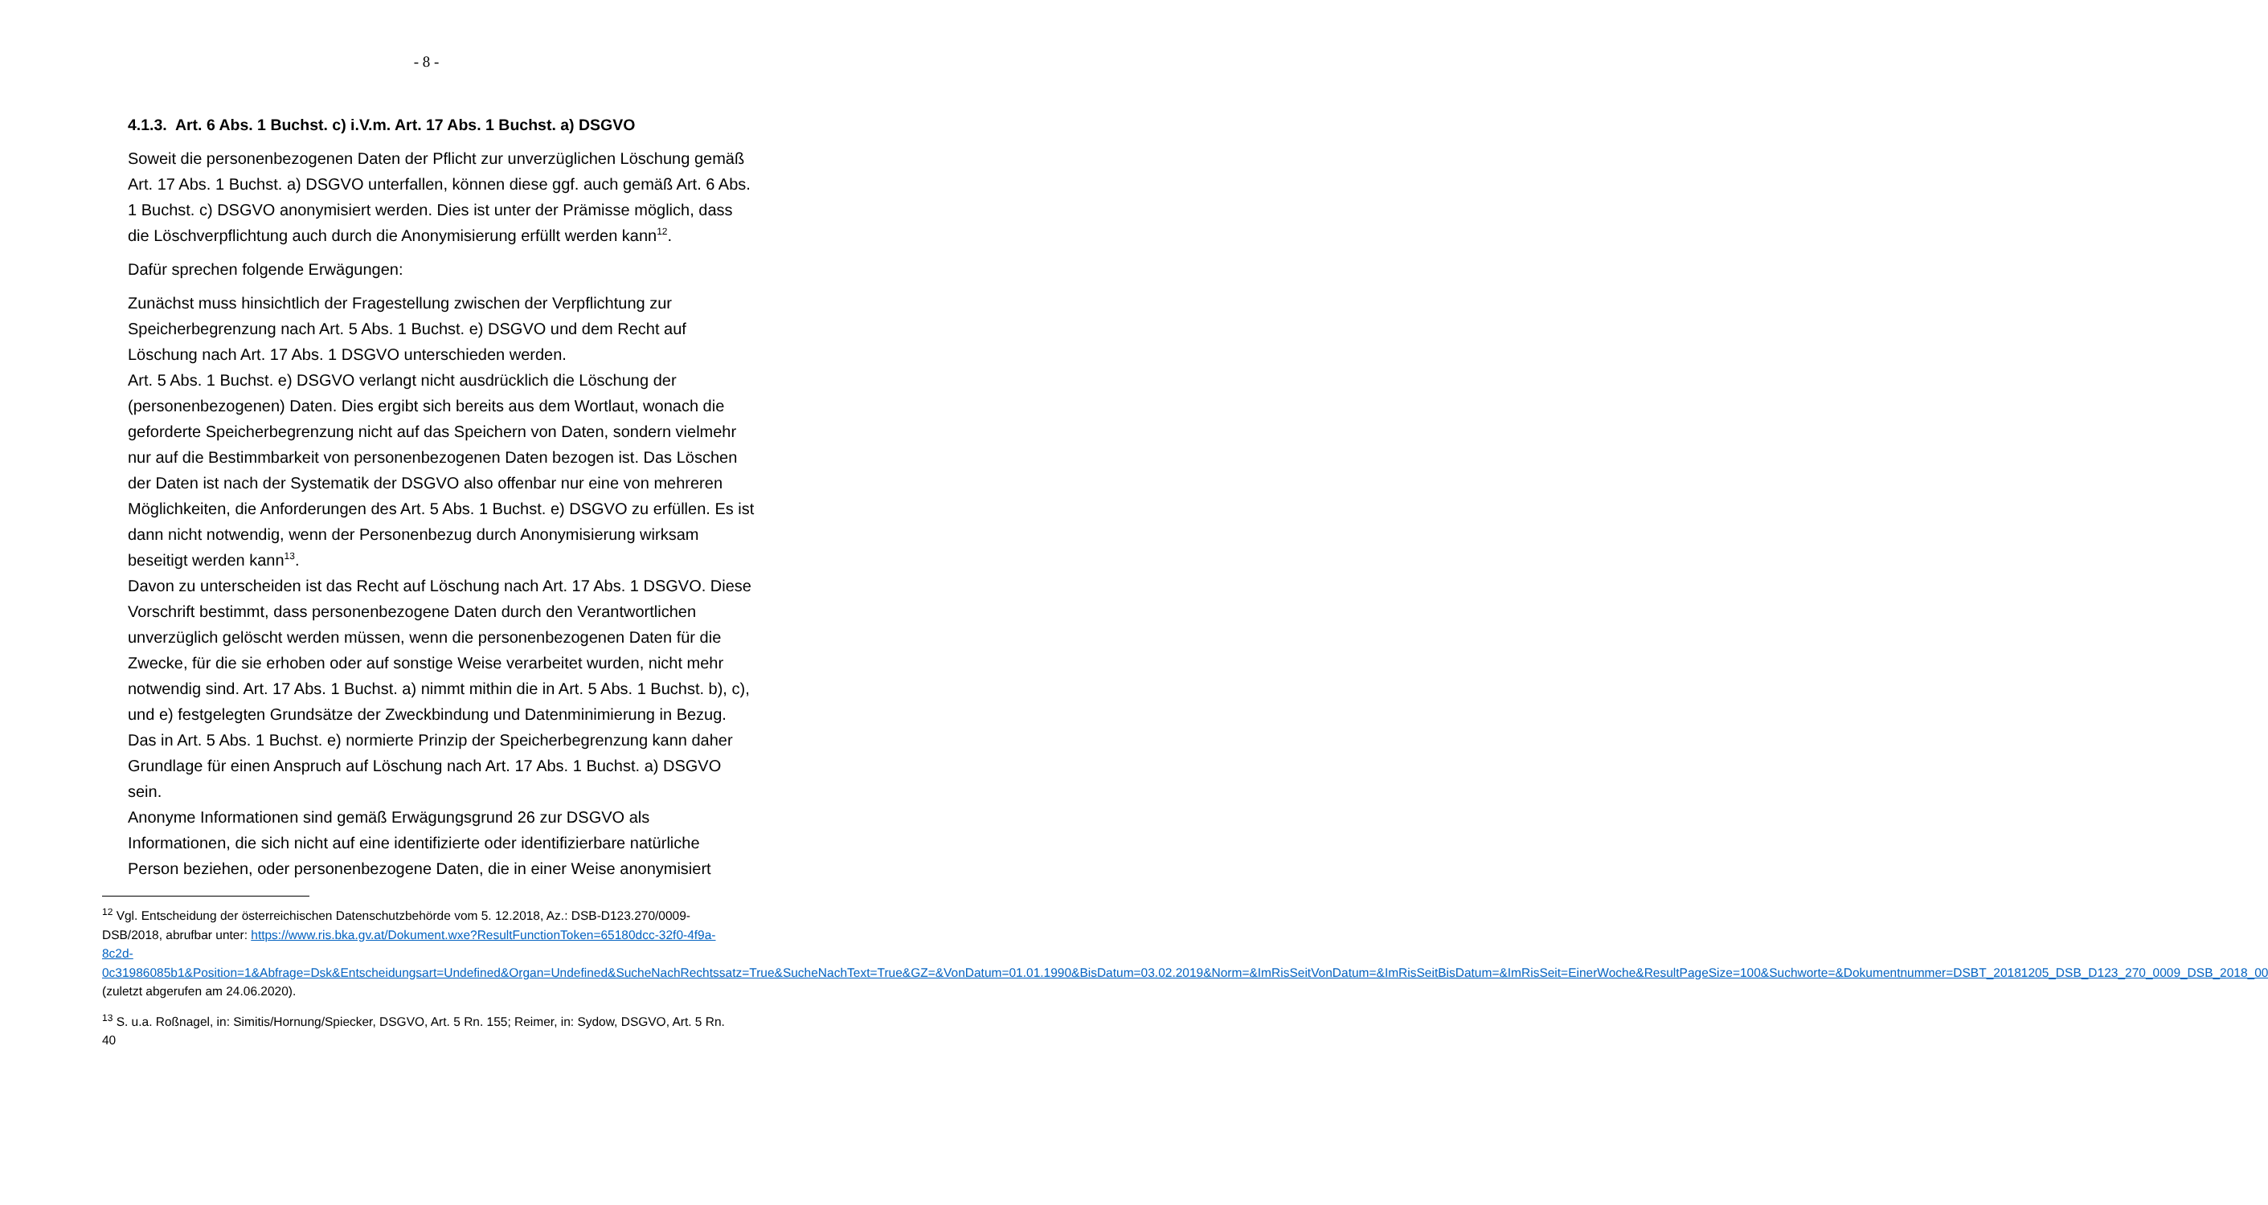- 8 -
4.1.3. Art. 6 Abs. 1 Buchst. c) i.V.m. Art. 17 Abs. 1 Buchst. a) DSGVO
Soweit die personenbezogenen Daten der Pflicht zur unverzüglichen Löschung gemäß Art. 17 Abs. 1 Buchst. a) DSGVO unterfallen, können diese ggf. auch gemäß Art. 6 Abs. 1 Buchst. c) DSGVO anonymisiert werden. Dies ist unter der Prämisse möglich, dass die Löschverpflichtung auch durch die Anonymisierung erfüllt werden kann<sup>12</sup>.
Dafür sprechen folgende Erwägungen:
Zunächst muss hinsichtlich der Fragestellung zwischen der Verpflichtung zur Speicherbegrenzung nach Art. 5 Abs. 1 Buchst. e) DSGVO und dem Recht auf Löschung nach Art. 17 Abs. 1 DSGVO unterschieden werden.
Art. 5 Abs. 1 Buchst. e) DSGVO verlangt nicht ausdrücklich die Löschung der (personenbezogenen) Daten. Dies ergibt sich bereits aus dem Wortlaut, wonach die geforderte Speicherbegrenzung nicht auf das Speichern von Daten, sondern vielmehr nur auf die Bestimmbarkeit von personenbezogenen Daten bezogen ist. Das Löschen der Daten ist nach der Systematik der DSGVO also offenbar nur eine von mehreren Möglichkeiten, die Anforderungen des Art. 5 Abs. 1 Buchst. e) DSGVO zu erfüllen. Es ist dann nicht notwendig, wenn der Personenbezug durch Anonymisierung wirksam beseitigt werden kann<sup>13</sup>.
Davon zu unterscheiden ist das Recht auf Löschung nach Art. 17 Abs. 1 DSGVO. Diese Vorschrift bestimmt, dass personenbezogene Daten durch den Verantwortlichen unverzüglich gelöscht werden müssen, wenn die personenbezogenen Daten für die Zwecke, für die sie erhoben oder auf sonstige Weise verarbeitet wurden, nicht mehr notwendig sind. Art. 17 Abs. 1 Buchst. a) nimmt mithin die in Art. 5 Abs. 1 Buchst. b), c), und e) festgelegten Grundsätze der Zweckbindung und Datenminimierung in Bezug. Das in Art. 5 Abs. 1 Buchst. e) normierte Prinzip der Speicherbegrenzung kann daher Grundlage für einen Anspruch auf Löschung nach Art. 17 Abs. 1 Buchst. a) DSGVO sein.
Anonyme Informationen sind gemäß Erwägungsgrund 26 zur DSGVO als Informationen, die sich nicht auf eine identifizierte oder identifizierbare natürliche Person beziehen, oder personenbezogene Daten, die in einer Weise anonymisiert
<sup>12</sup> Vgl. Entscheidung der österreichischen Datenschutzbehörde vom 5. 12.2018, Az.: DSB-D123.270/0009-DSB/2018, abrufbar unter: https://www.ris.bka.gv.at/Dokument.wxe?ResultFunctionToken=65180dcc-32f0-4f9a-8c2d-0c31986085b1&Position=1&Abfrage=Dsk&Entscheidungsart=Undefined&Organ=Undefined&SucheNachRechtssatz=True&SucheNachText=True&GZ=&VonDatum=01.01.1990&BisDatum=03.02.2019&Norm=&ImRisSeitVonDatum=&ImRisSeitBisDatum=&ImRisSeit=EinerWoche&ResultPageSize=100&Suchworte=&Dokumentnummer=DSBT_20181205_DSB_D123_270_0009_DSB_2018_00 (zuletzt abgerufen am 24.06.2020).
<sup>13</sup> S. u.a. Roßnagel, in: Simitis/Hornung/Spiecker, DSGVO, Art. 5 Rn. 155; Reimer, in: Sydow, DSGVO, Art. 5 Rn. 40